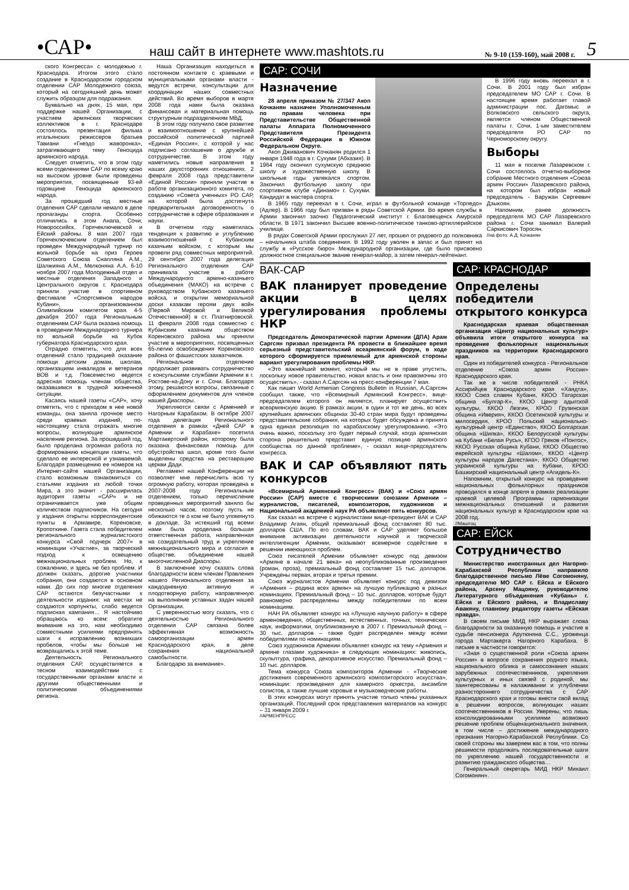•САР•
наш сайт в интернете www.mashtots.ru
№ 9-10 (159-160), май 2008 г.
5
ского Конгресса» с молодежью г. Краснодара. Итогом этого стало создание в Краснодарском городском отделении САР Молодежного союза, который на сегодняшний день может служить образцом для подражания.
Буквально на днях, 15 мая, при поддержке нашей Организации, с участием армянских творческих коллективов в г. Краснодаре состоялось презентация фильма итальянских режиссеров братьев Тавиани «Гнездо жаворонка», затрагивающего тему Геноцида армянского народа.
Следует отметить, что в этом году всеми отделениями САР по всему краю на высоком уровне были проведены мероприятия, посвященные 93-ей годовщине Геноцида армянского народа.
За прошедший год местные отделения САР сделали немало в деле пропаганды спорта. Особенно отличились в этом Анапа, Сочи, Новороссийск, Горячеключевской и Ейский районы. 8 мая 2007 года Горячеключевским отделением был проведен Международный турнир по вольной борьбе на приз Героев Советского Союза Снапляна А.М., Шалжияна А.М., Мелконяна А.А. 6-10 ноября 2007 года Молодежный отдел и местные отделения Западного и Центрального округов г. Краснодара приняли участие в спортивном фестивале «Спортсменов народов Кубани», организованном Олимпийским комитетом края. 4-5 декабря 2007 года Региональным отделением САР была оказана помощь в проведении Международного турнира по вольной борьбе на Кубок губернатора Краснодарского края.
Отрадно отметить, что для всех отделений стало традицией оказание помощи детским домам, школам, организациям инвалидов и ветеранов ВОВ и т.д. Повсеместно ведется адресная помощь членам общества, оказавшимся в трудной жизненной ситуации.
Касаясь нашей газеты «САР», хочу отметить, что с приходом в нее новой команды, она заняла прочное место среди краевых изданий, по-настоящему стала отражать многие вопросы, волнующие армянское население региона. За прошедший год, было проделана огромная работа по формированию концепции газеты, что сделало ее интересной и узнаваемой. Благодаря размещению ее номеров на Интернет-сайте нашей Организации, стало возможным ознакомиться со статьями издания из любой точки Мира, а это значит - расширилась аудитория газеты «САР» и не ограничивается уже общим количеством подписчиков. На сегодня у издания открыты корреспондентские пункты в Армавире, Кореновске, Кропоткине. Газета стала победителем регионального журналистского конкурса «Свой подчерк 2007» в номинации «Участие», за творческий подход к освещению межнациональных проблем. Но, к сожалению, и здесь не без проблем. И должен сказать, дорогие участники собрания, они создаются в основном нами. До сих пор многие отделения САР остаются безучастными к деятельности издания: на местах не создаются корпункты, слабо ведется подписная кампания… Я настойчиво обращаюсь ко всем: обратите внимание на это, нам необходимо совместными усилиями предпринять шаги к исправлению возникших пробелов, чтобы мы больше не возвращались к этой теме.
Деятельность Регионального отделения САР, осуществляется в тесном взаимодействии с государственными органами власти и другими общественными и политическими объединениями региона.
Наша Организация находиться в постоянном контакте с краевыми и муниципальными органами власти - ведутся встречи, консультации для координации наших совместных действий. Во время выборов в марте 2008 года нами была оказана финансовая и материальная помощь структурным подразделениям МВД.
В этом году получило свое развитие и взаимоотношение с крупнейшей российской политической партией «Единая Россия», с которой у нас подписано соглашение о дружбе и сотрудничестве. В этом году наметились новые направления в наших двухсторонних отношениях. 2 февраля 2008 года представители «Единой России» приняли участие в работе организационного комитета, по созданию «Совета ученных» РО САР, на которой была достигнута предварительная договоренность о сотрудничестве в сфере образования и науки.
В отчетном году наметилась тенденция к развитию и углублению взаимоотношений с Кубанским казачьим войском, с которым мы провели ряд совместных мероприятий. 29 сентября 2007 года делегация Регионального отделения САР принимала участие в работе Международного армяно-казачьего объединения (МАКО) на встрече с руководством Кубанского казачьего войска, и открытии мемориальной доски казакам героям двух войн (Первой Мировой и Великой Отечественной) в ст. Платнировской. 11 февраля 2008 года совместно с Кубанским казачьим обществом Кореновского района мы приняли участие в мероприятиях, посвященных 65-летию освобождения Кореновского района от фашистских захватчиков.
Региональное отделение продолжает развивать сотрудничество с консульскими службами Армении в г. Ростове-на-Дону и г. Сочи. Благодаря этому, решаются вопросы, связанные с оформлением документов для членов нашей Диаспоры.
Укрепляются связи с Арменией и Нагорным Карабахом. В октябре 2007 года делегация Регионального отделения в рамках «Дней САР в Армении и Карабахе» посетила Мартакертский район, которому была оказана финансовая помощь для обустройства школ, кроме того были выделены средства на реставрацию церкви Дади.
Регламент нашей Конференции не позволяет мне перечислить всю ту огромную работу, которая проведена в 2007-2008 году Региональным отделением, только перечисление проведенных мероприятий заняло бы несколько часов, поэтому пусть не обижаются те о ком не было упомянуто в докладе. За истекший год всеми нами была проделана большая ответственная работа, направленная на созидательный труд и укрепление межнационального мира и согласия в обществе, объединение нашей многочисленной Диаспоры.
В заключение хочу сказать слова благодарности всем членам Правления нашего Регионального отделения за каждодневную активную и плодотворную работу, направленную на выполнение уставных задач нашей Организации.
С уверенностью могу сказать, что с деятельностью Регионального отделения САР связана более эффективная возможность самоорганизации армян Краснодарского края, в деле сохранения национальной самобытности.
Благодарю за внимание».
САР: СОЧИ
Назначение
28 апреля приказом № 27/347 Акоп Кочканян назначен Уполномоченным по правам человека при Представительстве Общественной палаты Аппарата Полномоченного Представителя Президента Российской Федерации в Южном Федеральном Округе.
Акоп Дживанович Кочканян родился 1 января 1948 года в г. Сухуми (Абхазия). В 1964 году окончил сухумскую среднюю школу и художественную школу. В школьные годы увлекался спортом. Закончил футбольную школу при спортивном клубе «Динамо» г. Сухуми. Кандидат в мастера спорта.
В 1965 году переехал в г. Сочи, играл в футбольной команде «Торпедо» (Адлер). В 1966 году был призван в ряды Советской Армии. Во время службы в Армии закончил заочно Педагогический институт г. Благовещенск Амурской области. В 1971 закончил Высшее военно-политическое танково-артиллерийское училище.
В рядах Советской Армии прослужил 27 лет, прошел от рядового до полковника – начальника штаба соединения. В 1992 году уволен в запас и был принят на службу в «Русское бюро» Международной организации, где было присвоено должностное специальное звание генерал-майор, а затем генерал-лейтенант.
В 1996 году вновь переехал в г. Сочи. В 2001 году был избран председателем МО САР г. Сочи. В настоящее время работает главой администрации пос. Дагомыс и Волковского сельского округа, является членом Общественной палаты г. Сочи, 1-ым заместителем председателя РО САР по Черноморскому округу.
Выборы
11 мая в поселке Лазаревском г. Сочи состоялось отчетно-выборное собрание Местного отделения «Союза армян России» Лазаревского района, на котором был избран новый председатель - Варужан Сергеевич Дзыкоян.
Напомним, ранее должность председателя МО САР Лазаревского района г. Сочи занимал Валерий Саркисович Торосян.
//на фото: А.Д. Кочканян
ВАК-САР
ВАК планирует проведение акции в целях урегулирования проблемы НКР
Председатель Демократической партии Армении (ДПА) Арам Саргсян призвал президента РА провести в ближайшее время серьезный представительский всеармянский форум, в ходе которого сформируется приемлемый для армянской стороны вариант урегулирования проблемы НКР.
«Это важнейший момент, который мы не в праве упустить, поскольку новое правительство, новая власть и они правомочны это осуществить», - сказал А.Саргсян на пресс-конференции 7 мая.
Как пишет World Armenian Congress Bulletin in Russian, А.Саргсян сообщил также, что «Всемирный Армянский Конгресс», вице-председателем которого он является, планирует осуществить всеармянскую акцию. В рамках акции, в один и тот же день, во всех крупнейших армянских общинах 30-40 стран мира будут проведены представительские собрания, на которых будет обсуждена и принята одна единая резолюция по карабахскому урегулированию. «Это очень важно, поскольку это будет первый случай, когда армянская сторона решительно представит единую позицию армянского сообщества по данной проблеме», - сказал вице-председатель конгресса.
ВАК И САР объявляют пять конкурсов
«Всемирный Армянский Конгресс» (ВАК) и «Союз армян России» (САР) вместе с творческими союзами Армении – журналистов, писателей, композиторов, художников и Национальной академией наук РА объявляют пять конкурсов.
Как сказал на встрече с журналистами вице-президент ВАК и САР Владимир Агаян, общий премиальный фонд составляет 80 тыс. долларов США. По его словам, ВАК и САР уделяют большое внимание активизации деятельности научной и творческой интеллигенции Армении, оказывают всемерное содействие в решении имеющихся проблем.
Союз писателей Армении объявляет конкурс под девизом «Армяне в начале 21 века» на неопубликованные произведения (роман, проза), премиальный фонд составляет 15 тыс. долларов. Учреждены первая, вторая и третья премии.
Союз журналистов Армении объявляет конкурс под девизом «Армения – родина всех армян» на лучшую публикацию в разных номинациях. Премиальный фонд – 10 тыс. долларов, которые будут равномерно распределены между победителями по всем номинациям.
НАН РА объявляет конкурс на «Лучшую научную работу» в сфере арменоведения, общественных, естественных, точных, технических наук, информатики, опубликованную в 2007 г. Премиальный фонд – 30 тыс. долларов – также будет распределен между всеми победителями по номинациям.
Союз художников Армении объявляет конкурс на тему «Армения и армяне глазами художника» в следующих номинациях: живопись, скульптура, графика, декоративное искусство. Премиальный фонд – 10 тыс. долларов.
Тема конкурса Союза композиторов Армении - «Творческие достижения современного армянского композиторского искусства», номинации: произведения для камерного оркестра, ансамбля солистов, а также лучшие хоровые и музыковедческие работы.
В этих конкурсах могут принять участие только члены указанных организаций. Последний срок представления материалов на конкурс – 31 января 2009 г.
//АРМЕНПРЕСС
САР: КРАСНОДАР
Определены победители открытого конкурса
Краснодарская краевая общественная организация «Центр национальных культур» объявила итоги открытого конкурса на проведение фольклорных национальных праздников на территории Краснодарского края.
Один из победителей конкурса - Региональное отделение «Союза армян России» Краснодарского края.
Так же в числе победителей - РНКА Ассирийцев Краснодарского края «Хаядта», ККОО Союз славян Кубани, ККОО Татарская община «Булгар-К», ККОО Центр адыгской культуры, ККОО Лезгин, КРОО Грузинская община «Иверия», ККОО Осетинской культуры и милосердия, КРОО Польский национально-культурный центр «Единство», ККОО Болгарская община «Шипка», ККОО Белорусской культуры на Кубани «Белая Русь», КГОО Греков «Понтос», ККОО Русская община Кубани, ККОО Общество еврейской культуры «Шалом», ККОО «Центр культуры народов Дагестана», ККОО Общество украинской культуры на Кубани, КРОО Башкирский национальный центр «Агидель-К».
Напомним, открытый конкурс на проведение национальных фольклорных праздников проводился в конце апреля в рамках реализации краевой целевой Программы гармонизации межнациональных отношений и развития национальных культур в Краснодарском крае на 2008 год.
//Маштоц
САР: ЕЙСК
Сотрудничество
Министерство иностранных дел Нагорно-Карабахской Республики направило благодарственное письмо Лёве Согомоняну, председателю МО САР г. Ейска и Ейского района, Арсену Мацояну, руководителю Литературного объединения «Кубань» г. Ейска и Ейского района, и Владиславу Авакяну, главному редактору газеты «Ейская правда».
В своем письме МИД НКР выражает слова благодарности за оказанную помощь и участие в судьбе пенсионера Арутюняна С.С., уроженца города Мартакерта Нагорного Карабаха. В письме в частности говорится:
«Зная о существенной роли «Союза армян России» в вопросе сохранения родного языка, национального облика и самосознания наших зарубежных соотечественников, укрепления культурных и иных связей с родиной, мы заинтересованы в налаживании и углублении разностороннего сотрудничества с САР Краснодарского края и готовы внести свой вклад в решении вопросов, волнующих наших соотечественников в России. Уверены, что лишь консолидированными усилиями возможно решение проблем общенационального значения, в том числе – достижение международного признания Нагорно-Карабахской Республики. Со своей стороны мы заверяем вас в том, что полны решимости продолжать последовательные шаги по укреплению нашей государственности и развитию гражданского общества…
Генеральный секретарь МИД НКР Михаил Согомонян».